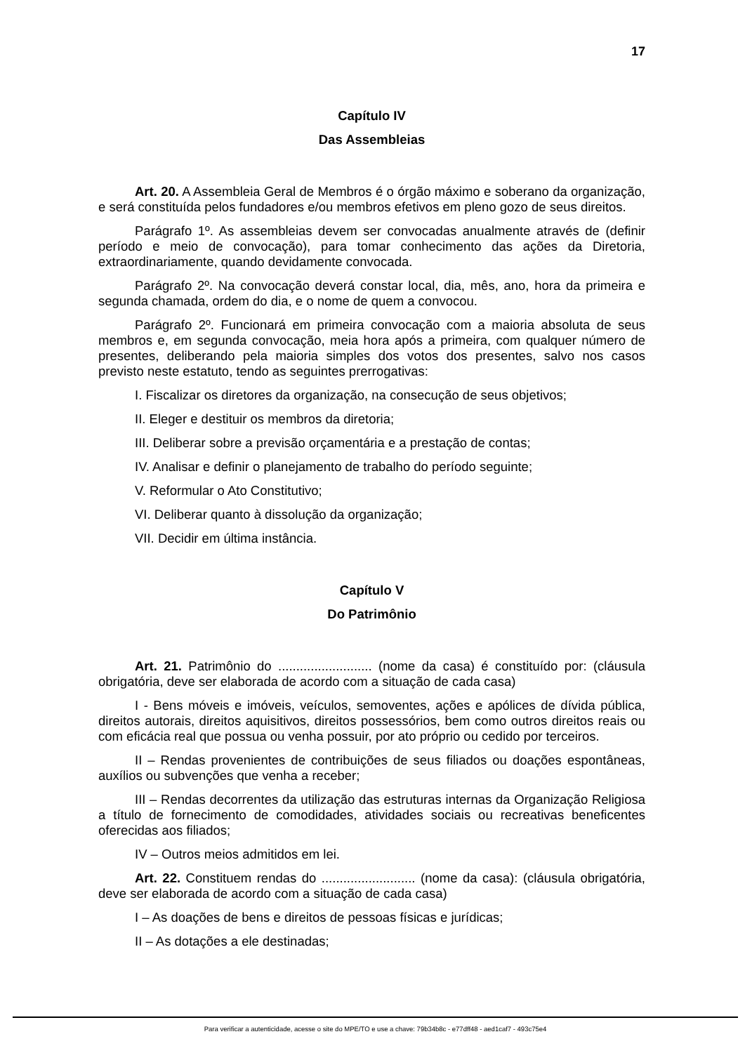17
Capítulo IV
Das Assembleias
Art. 20. A Assembleia Geral de Membros é o órgão máximo e soberano da organização, e será constituída pelos fundadores e/ou membros efetivos em pleno gozo de seus direitos.
Parágrafo 1º. As assembleias devem ser convocadas anualmente através de (definir período e meio de convocação), para tomar conhecimento das ações da Diretoria, extraordinariamente, quando devidamente convocada.
Parágrafo 2º. Na convocação deverá constar local, dia, mês, ano, hora da primeira e segunda chamada, ordem do dia, e o nome de quem a convocou.
Parágrafo 2º. Funcionará em primeira convocação com a maioria absoluta de seus membros e, em segunda convocação, meia hora após a primeira, com qualquer número de presentes, deliberando pela maioria simples dos votos dos presentes, salvo nos casos previsto neste estatuto, tendo as seguintes prerrogativas:
I. Fiscalizar os diretores da organização, na consecução de seus objetivos;
II. Eleger e destituir os membros da diretoria;
III. Deliberar sobre a previsão orçamentária e a prestação de contas;
IV. Analisar e definir o planejamento de trabalho do período seguinte;
V. Reformular o Ato Constitutivo;
VI. Deliberar quanto à dissolução da organização;
VII. Decidir em última instância.
Capítulo V
Do Patrimônio
Art. 21. Patrimônio do .......................... (nome da casa) é constituído por: (cláusula obrigatória, deve ser elaborada de acordo com a situação de cada casa)
I - Bens móveis e imóveis, veículos, semoventes, ações e apólices de dívida pública, direitos autorais, direitos aquisitivos, direitos possessórios, bem como outros direitos reais ou com eficácia real que possua ou venha possuir, por ato próprio ou cedido por terceiros.
II – Rendas provenientes de contribuições de seus filiados ou doações espontâneas, auxílios ou subvenções que venha a receber;
III – Rendas decorrentes da utilização das estruturas internas da Organização Religiosa a título de fornecimento de comodidades, atividades sociais ou recreativas beneficentes oferecidas aos filiados;
IV – Outros meios admitidos em lei.
Art. 22. Constituem rendas do .......................... (nome da casa): (cláusula obrigatória, deve ser elaborada de acordo com a situação de cada casa)
I – As doações de bens e direitos de pessoas físicas e jurídicas;
II – As dotações a ele destinadas;
Para verificar a autenticidade, acesse o site do MPE/TO e use a chave: 79b34b8c - e77dff48 - aed1caf7 - 493c75e4